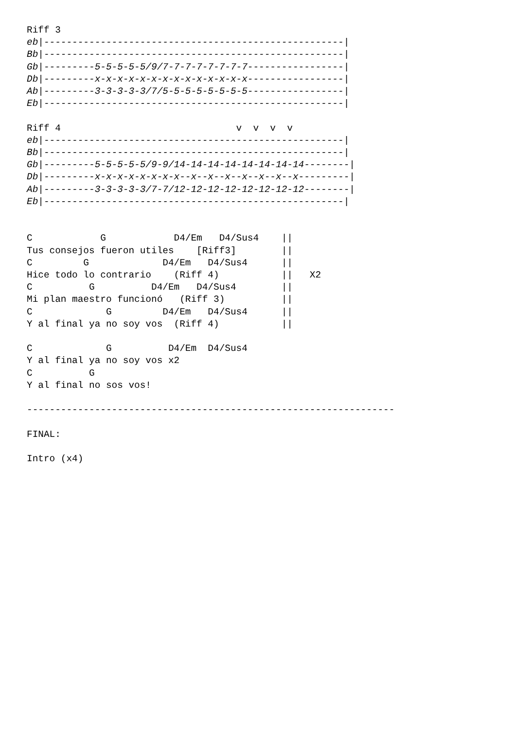Riff 3
eb|-----------------------------------------------------|
Bb|-----------------------------------------------------|
Gb|---------5-5-5-5-5/9/7-7-7-7-7-7-7-7-----------------|
Db|---------x-x-x-x-x-x-x-x-x-x-x-x-x-x-----------------|
Ab|---------3-3-3-3-3/7/5-5-5-5-5-5-5-5-----------------|
Eb|-----------------------------------------------------|

Riff 4                               v  v  v  v
eb|-----------------------------------------------------|
Bb|-----------------------------------------------------|
Gb|---------5-5-5-5-5/9-9/14-14-14-14-14-14-14-14--------|
Db|---------x-x-x-x-x-x-x-x--x--x--x--x--x--x--x---------|
Ab|---------3-3-3-3-3/7-7/12-12-12-12-12-12-12-12--------|
Eb|-----------------------------------------------------|


C            G            D4/Em   D4/Sus4    ||
Tus consejos fueron utiles    [Riff3]        ||
C         G             D4/Em   D4/Sus4      ||
Hice todo lo contrario    (Riff 4)           ||   X2
C          G          D4/Em   D4/Sus4        ||
Mi plan maestro funcionó   (Riff 3)          ||
C             G         D4/Em   D4/Sus4      ||
Y al final ya no soy vos  (Riff 4)           ||

C             G          D4/Em  D4/Sus4
Y al final ya no soy vos x2
C          G
Y al final no sos vos!

-----------------------------------------------------------------

FINAL:

Intro (x4)